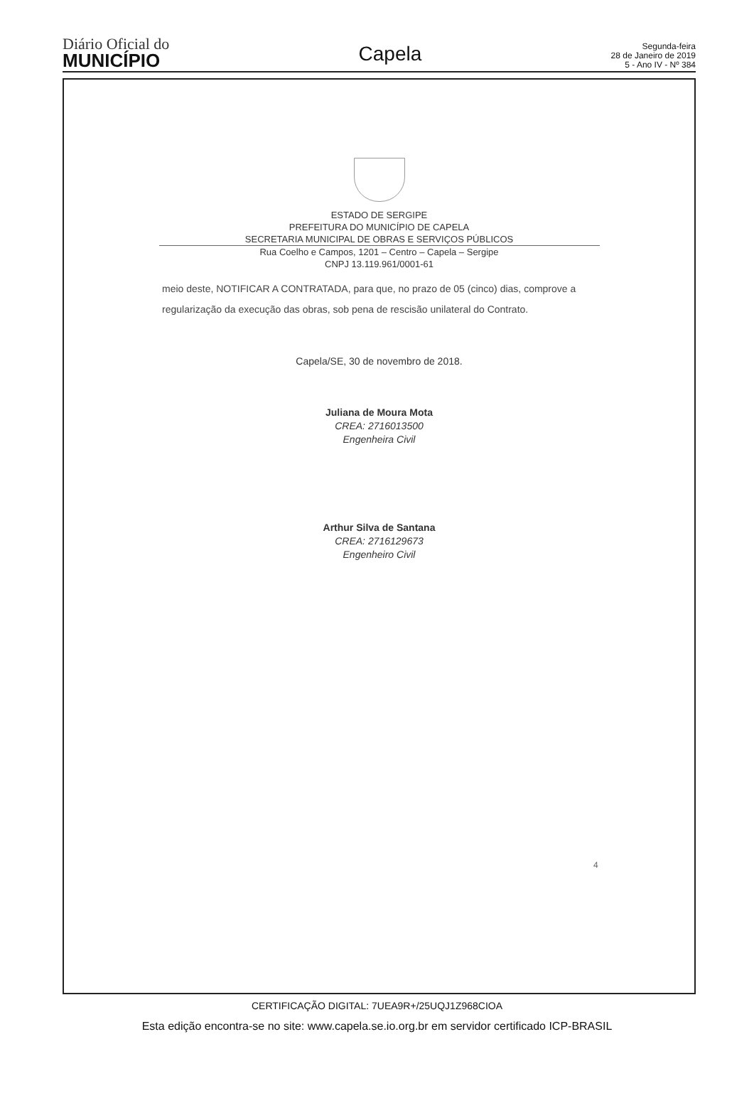Diário Oficial do
MUNICÍPIO
Capela
Segunda-feira
28 de Janeiro de 2019
5 - Ano IV - Nº 384
ESTADO DE SERGIPE
PREFEITURA DO MUNICÍPIO DE CAPELA
SECRETARIA MUNICIPAL DE OBRAS E SERVIÇOS PÚBLICOS
Rua Coelho e Campos, 1201 – Centro – Capela – Sergipe
CNPJ 13.119.961/0001-61
meio deste, NOTIFICAR A CONTRATADA, para que, no prazo de 05 (cinco) dias, comprove a regularização da execução das obras, sob pena de rescisão unilateral do Contrato.
Capela/SE, 30 de novembro de 2018.
Juliana de Moura Mota
CREA: 2716013500
Engenheira Civil
Arthur Silva de Santana
CREA: 2716129673
Engenheiro Civil
4
CERTIFICAÇÃO DIGITAL: 7UEA9R+/25UQJ1Z968CIOA
Esta edição encontra-se no site: www.capela.se.io.org.br em servidor certificado ICP-BRASIL